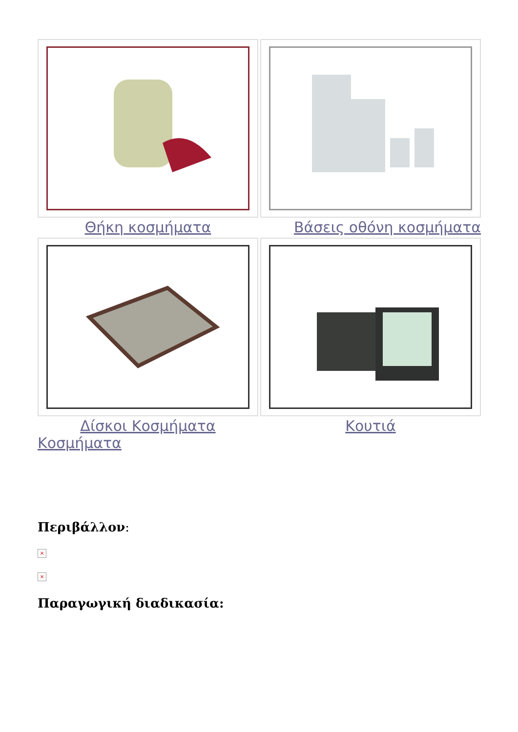Θήκη κοσμήματα
Βάσεις οθόνη κοσμήματα
Δίσκοι Κοσμήματα
Κουτιά
Κοσμήματα
Περιβάλλον:
×
×
Παραγωγική διαδικασία: